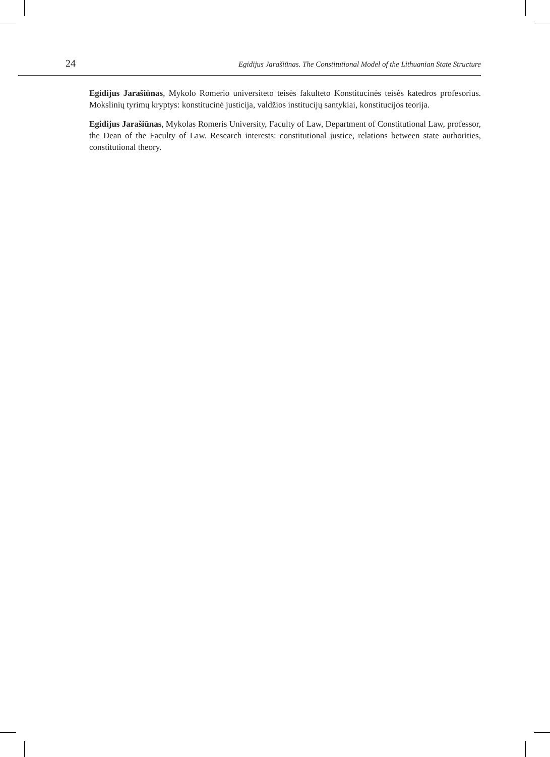24 Egidijus Jarašiūnas. The Constitutional Model of the Lithuanian State Structure
Egidijus Jarašiūnas, Mykolo Romerio universiteto teisės fakulteto Konstitucinės teisės katedros profesorius. Mokslinių tyrimų kryptys: konstitucinė justicija, valdžios institucijų santykiai, konstitucijos teorija.
Egidijus Jarašiūnas, Mykolas Romeris University, Faculty of Law, Department of Constitutional Law, professor, the Dean of the Faculty of Law. Research interests: constitutional justice, relations between state authorities, constitutional theory.